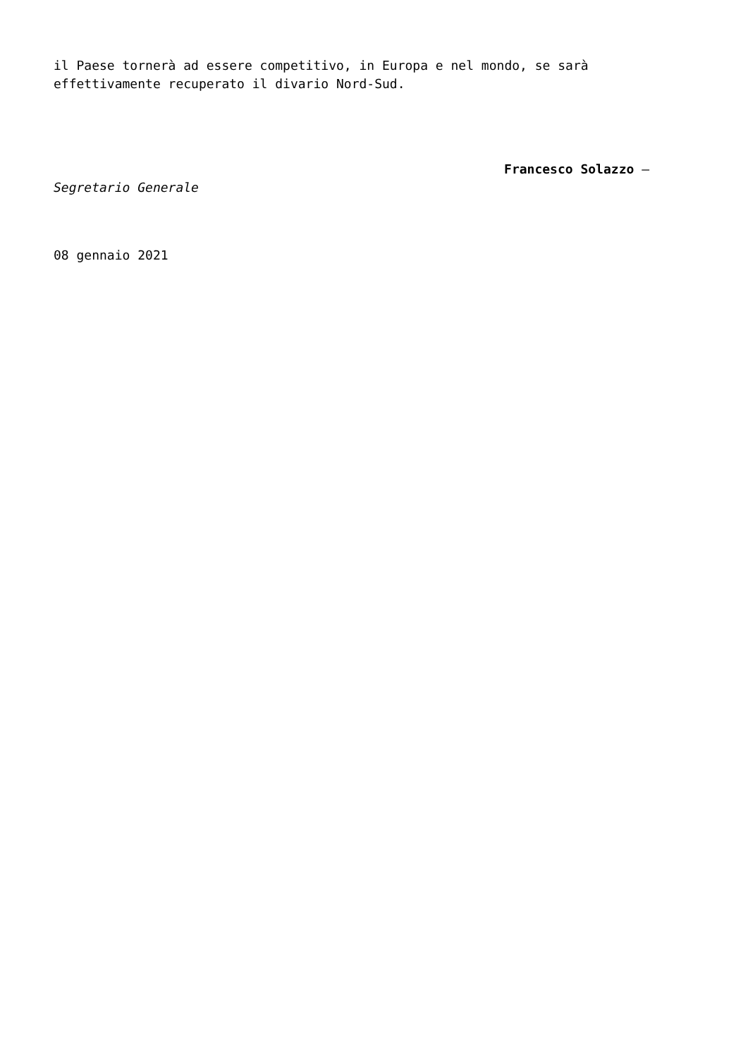il Paese tornerà ad essere competitivo, in Europa e nel mondo, se sarà
effettivamente recuperato il divario Nord-Sud.
Francesco Solazzo –
Segretario Generale
08 gennaio 2021